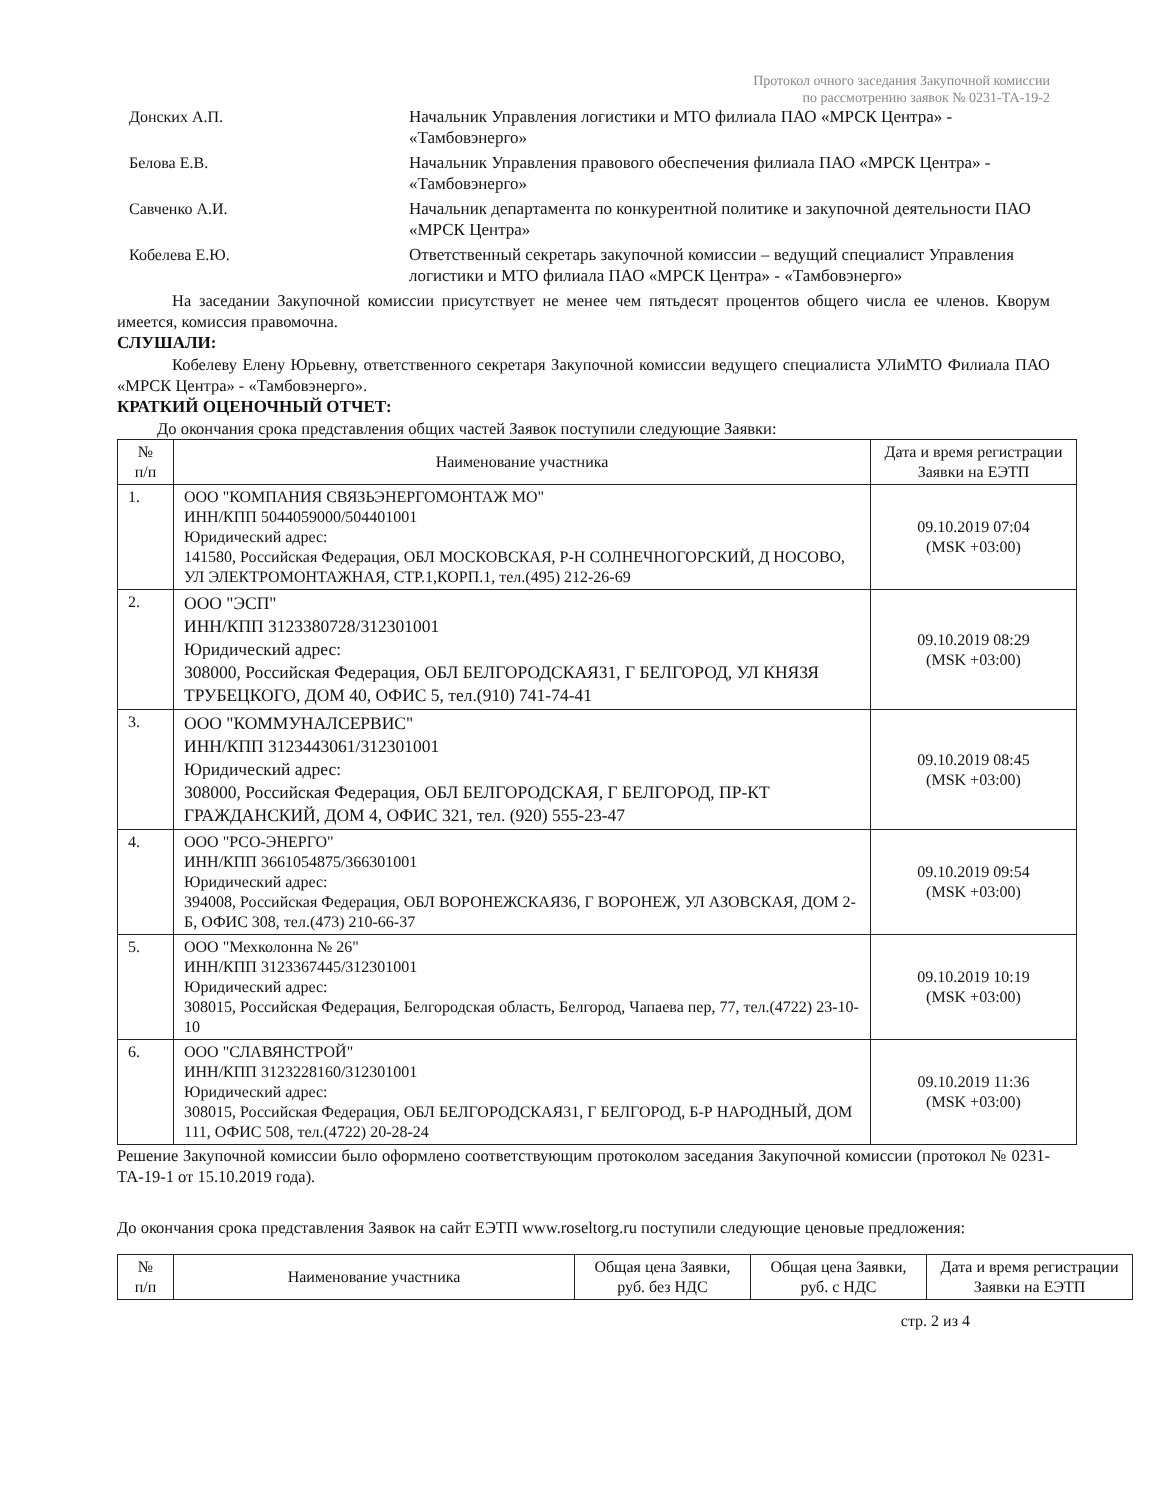Протокол очного заседания Закупочной комиссии
по рассмотрению заявок № 0231-ТА-19-2
Донских А.П. Начальник Управления логистики и МТО филиала ПАО «МРСК Центра» - «Тамбовэнерго»
Белова Е.В. Начальник Управления правового обеспечения филиала ПАО «МРСК Центра» - «Тамбовэнерго»
Савченко А.И. Начальник департамента по конкурентной политике и закупочной деятельности ПАО «МРСК Центра»
Кобелева Е.Ю. Ответственный секретарь закупочной комиссии – ведущий специалист Управления логистики и МТО филиала ПАО «МРСК Центра» - «Тамбовэнерго»
На заседании Закупочной комиссии присутствует не менее чем пятьдесят процентов общего числа ее членов. Кворум имеется, комиссия правомочна.
СЛУШАЛИ:
Кобелеву Елену Юрьевну, ответственного секретаря Закупочной комиссии ведущего специалиста УЛиМТО Филиала ПАО «МРСК Центра» - «Тамбовэнерго».
КРАТКИЙ ОЦЕНОЧНЫЙ ОТЧЕТ:
До окончания срока представления общих частей Заявок поступили следующие Заявки:
| № п/п | Наименование участника | Дата и время регистрации Заявки на ЕЭТП |
| --- | --- | --- |
| 1. | ООО "КОМПАНИЯ СВЯЗЬЭНЕРГОМОНТАЖ МО" ИНН/КПП 5044059000/504401001 Юридический адрес: 141580, Российская Федерация, ОБЛ МОСКОВСКАЯ, Р-Н СОЛНЕЧНОГОРСКИЙ, Д НОСОВО, УЛ ЭЛЕКТРОМОНТАЖНАЯ, СТР.1,КОРП.1, тел.(495) 212-26-69 | 09.10.2019 07:04 (MSK +03:00) |
| 2. | ООО "ЭСП" ИНН/КПП 3123380728/312301001 Юридический адрес: 308000, Российская Федерация, ОБЛ БЕЛГОРОДСКАЯ31, Г БЕЛГОРОД, УЛ КНЯЗЯ ТРУБЕЦКОГО, ДОМ 40, ОФИС 5, тел.(910) 741-74-41 | 09.10.2019 08:29 (MSK +03:00) |
| 3. | ООО "КОММУНАЛСЕРВИС" ИНН/КПП 3123443061/312301001 Юридический адрес: 308000, Российская Федерация, ОБЛ БЕЛГОРОДСКАЯ, Г БЕЛГОРОД, ПР-КТ ГРАЖДАНСКИЙ, ДОМ 4, ОФИС 321, тел. (920) 555-23-47 | 09.10.2019 08:45 (MSK +03:00) |
| 4. | ООО "РСО-ЭНЕРГО" ИНН/КПП 3661054875/366301001 Юридический адрес: 394008, Российская Федерация, ОБЛ ВОРОНЕЖСКАЯ36, Г ВОРОНЕЖ, УЛ АЗОВСКАЯ, ДОМ 2-Б, ОФИС 308, тел.(473) 210-66-37 | 09.10.2019 09:54 (MSK +03:00) |
| 5. | ООО "Мехколонна № 26" ИНН/КПП 3123367445/312301001 Юридический адрес: 308015, Российская Федерация, Белгородская область, Белгород, Чапаева пер, 77, тел.(4722) 23-10-10 | 09.10.2019 10:19 (MSK +03:00) |
| 6. | ООО "СЛАВЯНСТРОЙ" ИНН/КПП 3123228160/312301001 Юридический адрес: 308015, Российская Федерация, ОБЛ БЕЛГОРОДСКАЯ31, Г БЕЛГОРОД, Б-Р НАРОДНЫЙ, ДОМ 111, ОФИС 508, тел.(4722) 20-28-24 | 09.10.2019 11:36 (MSK +03:00) |
Решение Закупочной комиссии было оформлено соответствующим протоколом заседания Закупочной комиссии (протокол № 0231-ТА-19-1 от 15.10.2019 года).
До окончания срока представления Заявок на сайт ЕЭТП www.roseltorg.ru поступили следующие ценовые предложения:
| № п/п | Наименование участника | Общая цена Заявки, руб. без НДС | Общая цена Заявки, руб. с НДС | Дата и время регистрации Заявки на ЕЭТП |
| --- | --- | --- | --- | --- |
стр. 2 из 4